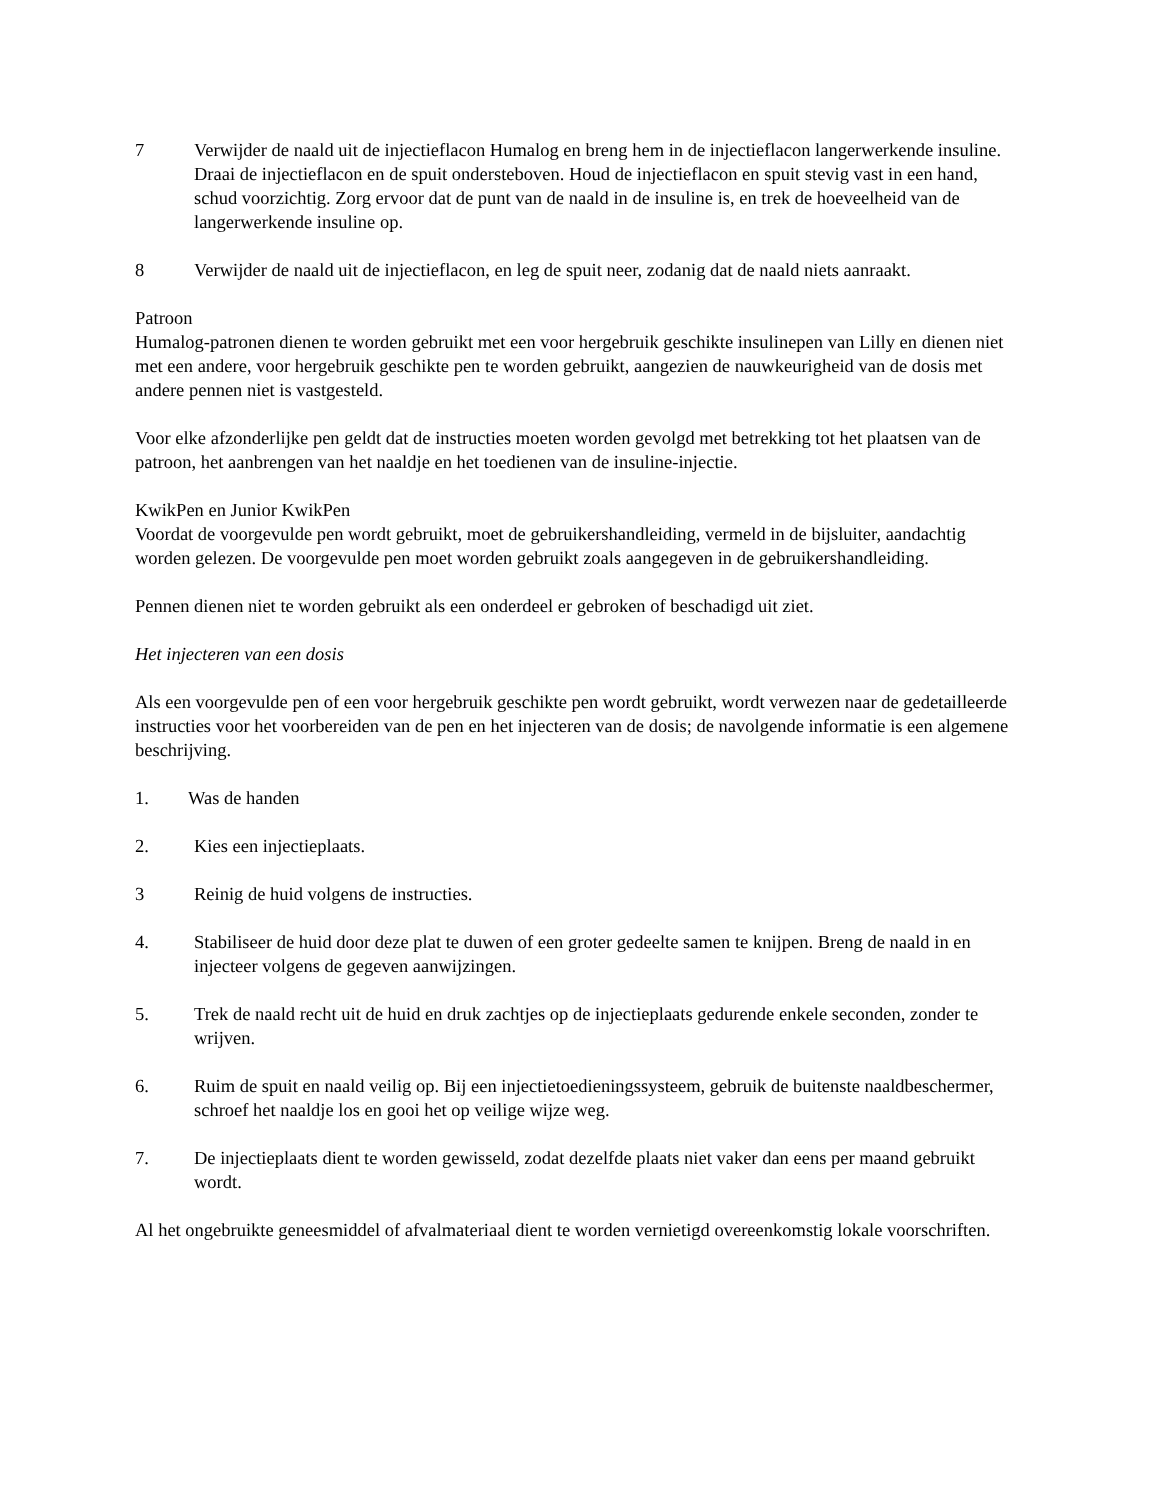7 Verwijder de naald uit de injectieflacon Humalog en breng hem in de injectieflacon langerwerkende insuline. Draai de injectieflacon en de spuit ondersteboven. Houd de injectieflacon en spuit stevig vast in een hand, schud voorzichtig. Zorg ervoor dat de punt van de naald in de insuline is, en trek de hoeveelheid van de langerwerkende insuline op.
8 Verwijder de naald uit de injectieflacon, en leg de spuit neer, zodanig dat de naald niets aanraakt.
Patroon
Humalog-patronen dienen te worden gebruikt met een voor hergebruik geschikte insulinepen van Lilly en dienen niet met een andere, voor hergebruik geschikte pen te worden gebruikt, aangezien de nauwkeurigheid van de dosis met andere pennen niet is vastgesteld.
Voor elke afzonderlijke pen geldt dat de instructies moeten worden gevolgd met betrekking tot het plaatsen van de patroon, het aanbrengen van het naaldje en het toedienen van de insuline-injectie.
KwikPen en Junior KwikPen
Voordat de voorgevulde pen wordt gebruikt, moet de gebruikershandleiding, vermeld in de bijsluiter, aandachtig worden gelezen. De voorgevulde pen moet worden gebruikt zoals aangegeven in de gebruikershandleiding.
Pennen dienen niet te worden gebruikt als een onderdeel er gebroken of beschadigd uit ziet.
Het injecteren van een dosis
Als een voorgevulde pen of een voor hergebruik geschikte pen wordt gebruikt, wordt verwezen naar de gedetailleerde instructies voor het voorbereiden van de pen en het injecteren van de dosis; de navolgende informatie is een algemene beschrijving.
1. Was de handen
2. Kies een injectieplaats.
3 Reinig de huid volgens de instructies.
4. Stabiliseer de huid door deze plat te duwen of een groter gedeelte samen te knijpen. Breng de naald in en injecteer volgens de gegeven aanwijzingen.
5. Trek de naald recht uit de huid en druk zachtjes op de injectieplaats gedurende enkele seconden, zonder te wrijven.
6. Ruim de spuit en naald veilig op. Bij een injectietoedieningssysteem, gebruik de buitenste naaldbeschermer, schroef het naaldje los en gooi het op veilige wijze weg.
7. De injectieplaats dient te worden gewisseld, zodat dezelfde plaats niet vaker dan eens per maand gebruikt wordt.
Al het ongebruikte geneesmiddel of afvalmateriaal dient te worden vernietigd overeenkomstig lokale voorschriften.